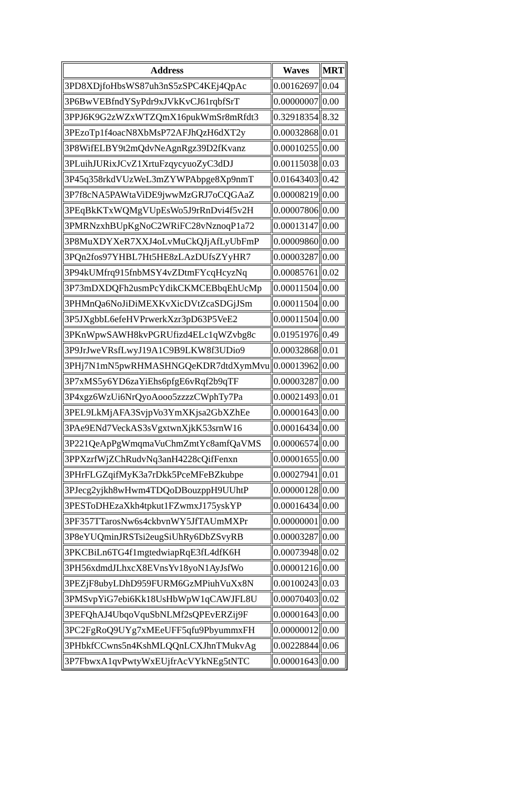| Address | Waves | MRT |
| --- | --- | --- |
| 3PD8XDjfoHbsWS87uh3nS5zSPC4KEj4QpAc | 0.00162697 | 0.04 |
| 3P6BwVEBfndYSyPdr9xJVkKvCJ61rqbfSrT | 0.00000007 | 0.00 |
| 3PPJ6K9G2zWZxWTZQmX16pukWmSr8mRfdt3 | 0.32918354 | 8.32 |
| 3PEzoTp1f4oacN8XbMsP72AFJhQzH6dXT2y | 0.00032868 | 0.01 |
| 3P8WifELBY9t2mQdvNeAgnRgz39D2fKvanz | 0.00010255 | 0.00 |
| 3PLuihJURixJCvZ1XrtuFzqycyuoZyC3dDJ | 0.00115038 | 0.03 |
| 3P45q358rkdVUzWeL3mZYWPAbpge8Xp9nmT | 0.01643403 | 0.42 |
| 3P7f8cNA5PAWtaViDE9jwwMzGRJ7oCQGAaZ | 0.00008219 | 0.00 |
| 3PEqBkKTxWQMgVUpEsWo5J9rRnDvi4f5v2H | 0.00007806 | 0.00 |
| 3PMRNzxhBUpKgNoC2WRiFC28vNznoqP1a72 | 0.00013147 | 0.00 |
| 3P8MuXDYXeR7XXJ4oLvMuCkQJjAfLyUbFmP | 0.00009860 | 0.00 |
| 3PQn2fos97YHBL7Ht5HE8zLAzDUfsZYyHR7 | 0.00003287 | 0.00 |
| 3P94kUMfrq915fnbMSY4vZDtmFYcqHcyzNq | 0.00085761 | 0.02 |
| 3P73mDXDQFh2usmPcYdikCKMCEBbqEhUcMp | 0.00011504 | 0.00 |
| 3PHMnQa6NoJiDiMEXKvXicDVtZcaSDGjJSm | 0.00011504 | 0.00 |
| 3P5JXgbbL6efeHVPrwerkXzr3pD63P5VeE2 | 0.00011504 | 0.00 |
| 3PKnWpwSAWH8kvPGRUfizd4ELc1qWZvbg8c | 0.01951976 | 0.49 |
| 3P9JrJweVRsfLwyJ19A1C9B9LKW8f3UDio9 | 0.00032868 | 0.01 |
| 3PHj7N1mN5pwRHMASHNGQeKDR7dtdXymMvu | 0.00013962 | 0.00 |
| 3P7xMS5y6YD6zaYiEhs6pfgE6vRqf2b9qTF | 0.00003287 | 0.00 |
| 3P4xgz6WzUi6NrQyoAooo5zzzzCWphTy7Pa | 0.00021493 | 0.01 |
| 3PEL9LkMjAFA3SvjpVo3YmXKjsa2GbXZhEe | 0.00001643 | 0.00 |
| 3PAe9ENd7VeckAS3sVgxtwnXjkK53srnW16 | 0.00016434 | 0.00 |
| 3P221QeApPgWmqmaVuChmZmtYc8amfQaVMS | 0.00006574 | 0.00 |
| 3PPXzrfWjZChRudvNq3anH4228cQifFenxn | 0.00001655 | 0.00 |
| 3PHrFLGZqifMyK3a7rDkk5PceMFeBZkubpe | 0.00027941 | 0.01 |
| 3PJecg2yjkh8wHwm4TDQoDBouzppH9UUhtP | 0.00000128 | 0.00 |
| 3PESToDHEzaXkh4tpkut1FZwmxJ175yskYP | 0.00016434 | 0.00 |
| 3PF357TTarosNw6s4ckbvnWY5JfTAUmMXPr | 0.00000001 | 0.00 |
| 3P8eYUQminJRSTsi2eugSiUhRy6DbZSvyRB | 0.00003287 | 0.00 |
| 3PKCBiLn6TG4f1mgtedwiapRqE3fL4dfK6H | 0.00073948 | 0.02 |
| 3PH56xdmdJLhxcX8EVnsYv18yoN1AyJsfWo | 0.00001216 | 0.00 |
| 3PEZjF8ubyLDhD959FURM6GzMPiuhVuXx8N | 0.00100243 | 0.03 |
| 3PMSvpYiG7ebi6Kk18UsHbWpW1qCAWJFL8U | 0.00070403 | 0.02 |
| 3PEFQhAJ4UbqoVquSbNLMf2sQPEvERZij9F | 0.00001643 | 0.00 |
| 3PC2FgRoQ9UYg7xMEeUFF5qfu9PbyummxFH | 0.00000012 | 0.00 |
| 3PHbkfCCwns5n4KshMLQQnLCXJhnTMukvAg | 0.00228844 | 0.06 |
| 3P7FbwxA1qvPwtyWxEUjfrAcVYkNEg5tNTC | 0.00001643 | 0.00 |